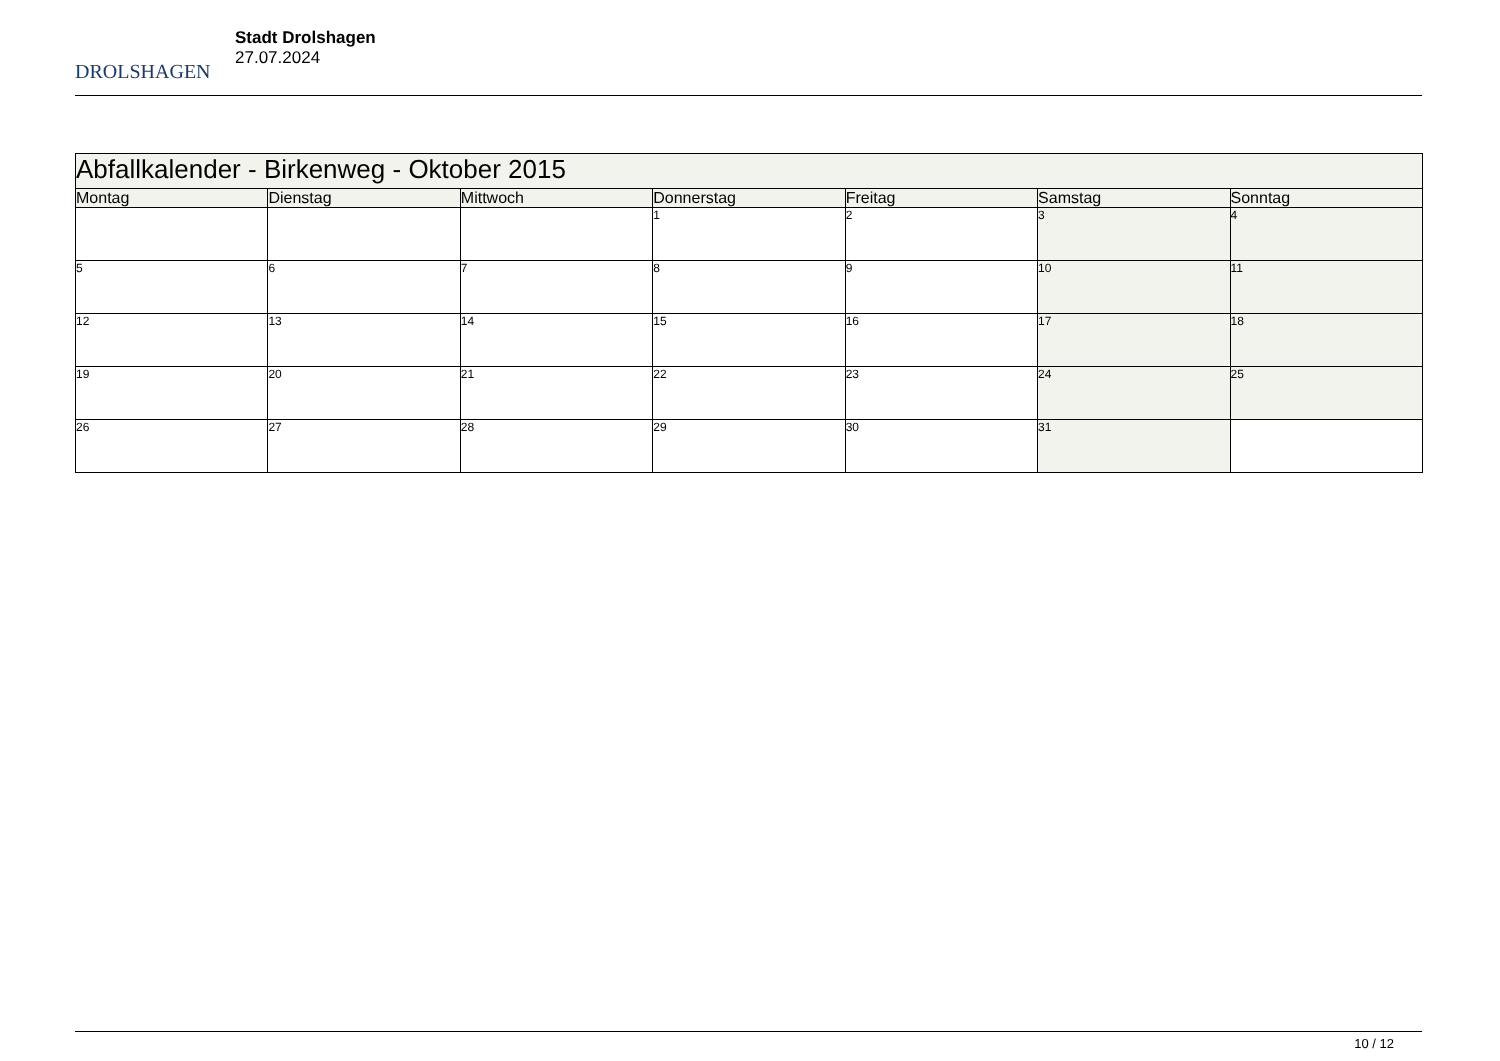DROLSHAGEN
Stadt Drolshagen
27.07.2024
| Abfallkalender - Birkenweg - Oktober 2015 | | | | | | |
| Montag | Dienstag | Mittwoch | Donnerstag | Freitag | Samstag | Sonntag |
| | | | 1 | 2 | 3 | 4 |
| 5 | 6 | 7 | 8 | 9 | 10 | 11 |
| 12 | 13 | 14 | 15 | 16 | 17 | 18 |
| 19 | 20 | 21 | 22 | 23 | 24 | 25 |
| 26 | 27 | 28 | 29 | 30 | 31 | |
10 / 12